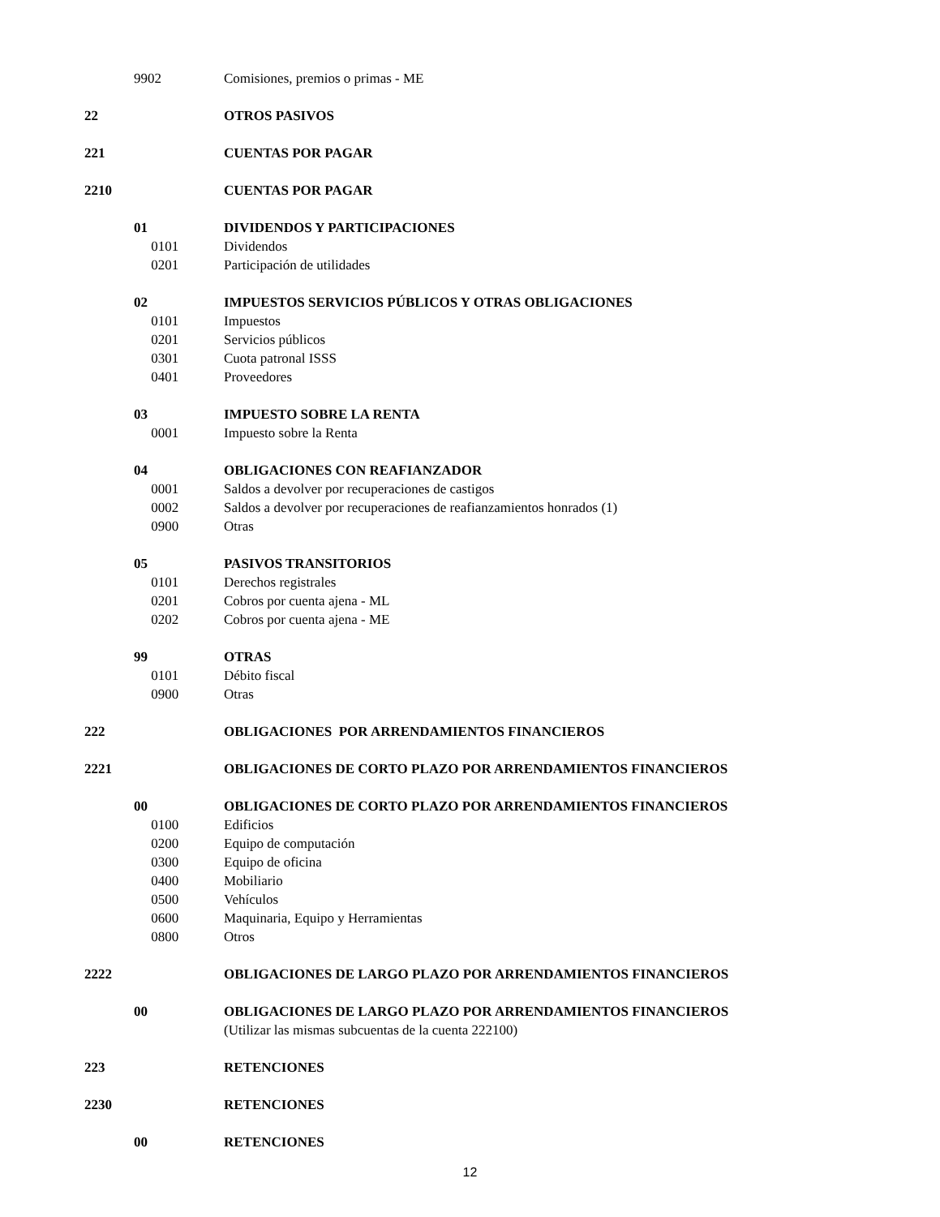9902 Comisiones, premios o primas - ME
22 OTROS PASIVOS
221 CUENTAS POR PAGAR
2210 CUENTAS POR PAGAR
01 DIVIDENDOS Y PARTICIPACIONES
0101 Dividendos
0201 Participación de utilidades
02 IMPUESTOS SERVICIOS PÚBLICOS Y OTRAS OBLIGACIONES
0101 Impuestos
0201 Servicios públicos
0301 Cuota patronal ISSS
0401 Proveedores
03 IMPUESTO SOBRE LA RENTA
0001 Impuesto sobre la Renta
04 OBLIGACIONES CON REAFIANZADOR
0001 Saldos a devolver por recuperaciones de castigos
0002 Saldos a devolver por recuperaciones de reafianzamientos honrados (1)
0900 Otras
05 PASIVOS TRANSITORIOS
0101 Derechos registrales
0201 Cobros por cuenta ajena - ML
0202 Cobros por cuenta ajena - ME
99 OTRAS
0101 Débito fiscal
0900 Otras
222 OBLIGACIONES POR ARRENDAMIENTOS FINANCIEROS
2221 OBLIGACIONES DE CORTO PLAZO POR ARRENDAMIENTOS FINANCIEROS
00 OBLIGACIONES DE CORTO PLAZO POR ARRENDAMIENTOS FINANCIEROS
0100 Edificios
0200 Equipo de computación
0300 Equipo de oficina
0400 Mobiliario
0500 Vehículos
0600 Maquinaria, Equipo y Herramientas
0800 Otros
2222 OBLIGACIONES DE LARGO PLAZO POR ARRENDAMIENTOS FINANCIEROS
00 OBLIGACIONES DE LARGO PLAZO POR ARRENDAMIENTOS FINANCIEROS
(Utilizar las mismas subcuentas de la cuenta 222100)
223 RETENCIONES
2230 RETENCIONES
00 RETENCIONES
12